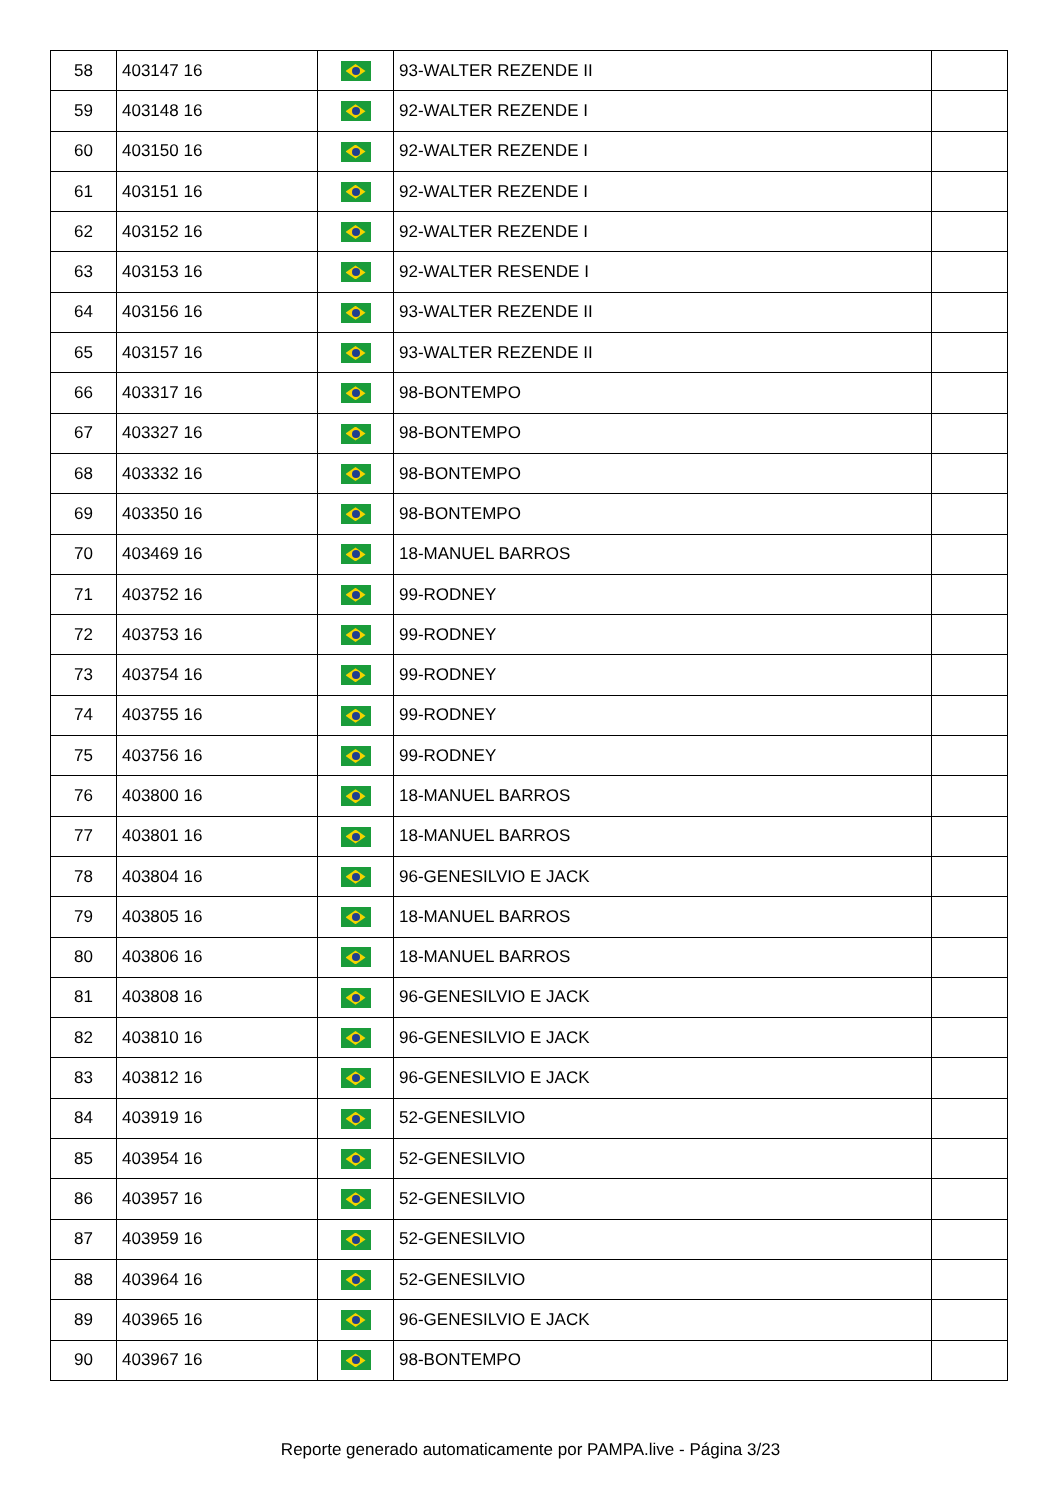| 58 | 403147 16 | | 93-WALTER REZENDE II | |
| 59 | 403148 16 | | 92-WALTER REZENDE I | |
| 60 | 403150 16 | | 92-WALTER REZENDE I | |
| 61 | 403151 16 | | 92-WALTER REZENDE I | |
| 62 | 403152 16 | | 92-WALTER REZENDE I | |
| 63 | 403153 16 | | 92-WALTER RESENDE I | |
| 64 | 403156 16 | | 93-WALTER REZENDE II | |
| 65 | 403157 16 | | 93-WALTER REZENDE II | |
| 66 | 403317 16 | | 98-BONTEMPO | |
| 67 | 403327 16 | | 98-BONTEMPO | |
| 68 | 403332 16 | | 98-BONTEMPO | |
| 69 | 403350 16 | | 98-BONTEMPO | |
| 70 | 403469 16 | | 18-MANUEL BARROS | |
| 71 | 403752 16 | | 99-RODNEY | |
| 72 | 403753 16 | | 99-RODNEY | |
| 73 | 403754 16 | | 99-RODNEY | |
| 74 | 403755 16 | | 99-RODNEY | |
| 75 | 403756 16 | | 99-RODNEY | |
| 76 | 403800 16 | | 18-MANUEL BARROS | |
| 77 | 403801 16 | | 18-MANUEL BARROS | |
| 78 | 403804 16 | | 96-GENESILVIO E JACK | |
| 79 | 403805 16 | | 18-MANUEL BARROS | |
| 80 | 403806 16 | | 18-MANUEL BARROS | |
| 81 | 403808 16 | | 96-GENESILVIO E JACK | |
| 82 | 403810 16 | | 96-GENESILVIO E JACK | |
| 83 | 403812 16 | | 96-GENESILVIO E JACK | |
| 84 | 403919 16 | | 52-GENESILVIO | |
| 85 | 403954 16 | | 52-GENESILVIO | |
| 86 | 403957 16 | | 52-GENESILVIO | |
| 87 | 403959 16 | | 52-GENESILVIO | |
| 88 | 403964 16 | | 52-GENESILVIO | |
| 89 | 403965 16 | | 96-GENESILVIO E JACK | |
| 90 | 403967 16 | | 98-BONTEMPO | |
Reporte generado automaticamente por PAMPA.live - Página 3/23